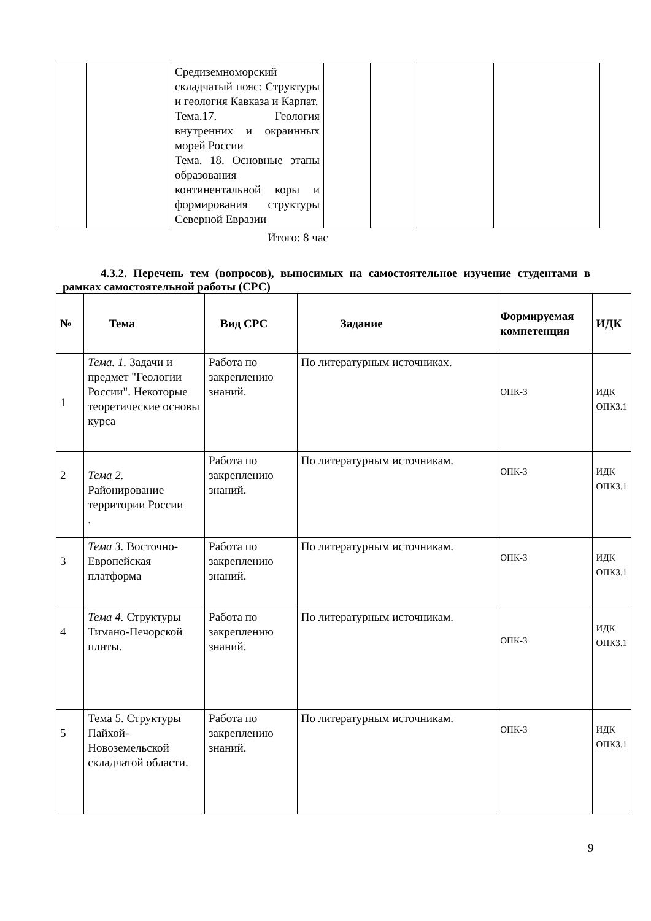| | | Средиземноморский складчатый пояс: Структуры и геология Кавказа и Карпат. Тема.17. Геология внутренних и окраинных морей России Тема. 18. Основные этапы образования континентальной коры и формирования структуры Северной Евразии | | | | |
Итого: 8 час
4.3.2. Перечень тем (вопросов), выносимых на самостоятельное изучение студентами в рамках самостоятельной работы (СРС)
| № | Тема | Вид СРС | Задание | Формируемая компетенция | ИДК |
| --- | --- | --- | --- | --- | --- |
| 1 | Тема. 1. Задачи и предмет "Геологии России". Некоторые теоретические основы курса | Работа по закреплению знаний. | По литературным источниках. | ОПК-3 | ИДК ОПК3.1 |
| 2 | Тема 2. Районирование территории России . | Работа по закреплению знаний. | По литературным источникам. | ОПК-3 | ИДК ОПК3.1 |
| 3 | Тема 3. Восточно-Европейская платформа | Работа по закреплению знаний. | По литературным источникам. | ОПК-3 | ИДК ОПК3.1 |
| 4 | Тема 4. Структуры Тимано-Печорской плиты. | Работа по закреплению знаний. | По литературным источникам. | ОПК-3 | ИДК ОПК3.1 |
| 5 | Тема 5. Структуры Пайхой-Новоземельской складчатой области. | Работа по закреплению знаний. | По литературным источникам. | ОПК-3 | ИДК ОПК3.1 |
9